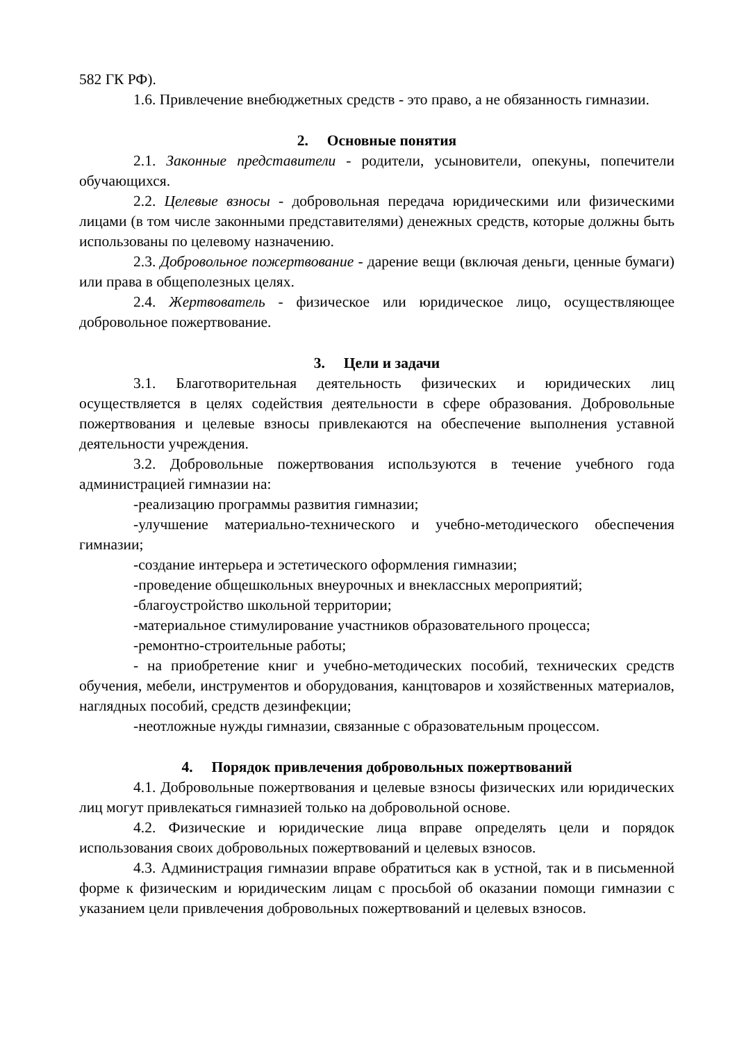582 ГК РФ).
1.6. Привлечение внебюджетных средств - это право, а не обязанность гимназии.
2. Основные понятия
2.1. Законные представители - родители, усыновители, опекуны, попечители обучающихся.
2.2. Целевые взносы - добровольная передача юридическими или физическими лицами (в том числе законными представителями) денежных средств, которые должны быть использованы по целевому назначению.
2.3. Добровольное пожертвование - дарение вещи (включая деньги, ценные бумаги) или права в общеполезных целях.
2.4. Жертвователь - физическое или юридическое лицо, осуществляющее добровольное пожертвование.
3. Цели и задачи
3.1. Благотворительная деятельность физических и юридических лиц осуществляется в целях содействия деятельности в сфере образования. Добровольные пожертвования и целевые взносы привлекаются на обеспечение выполнения уставной деятельности учреждения.
3.2. Добровольные пожертвования используются в течение учебного года администрацией гимназии на:
-реализацию программы развития гимназии;
-улучшение материально-технического и учебно-методического обеспечения гимназии;
-создание интерьера и эстетического оформления гимназии;
-проведение общешкольных внеурочных и внеклассных мероприятий;
-благоустройство школьной территории;
-материальное стимулирование участников образовательного процесса;
-ремонтно-строительные работы;
- на приобретение книг и учебно-методических пособий, технических средств обучения, мебели, инструментов и оборудования, канцтоваров и хозяйственных материалов, наглядных пособий, средств дезинфекции;
-неотложные нужды гимназии, связанные с образовательным процессом.
4. Порядок привлечения добровольных пожертвований
4.1. Добровольные пожертвования и целевые взносы физических или юридических лиц могут привлекаться гимназией только на добровольной основе.
4.2. Физические и юридические лица вправе определять цели и порядок использования своих добровольных пожертвований и целевых взносов.
4.3. Администрация гимназии вправе обратиться как в устной, так и в письменной форме к физическим и юридическим лицам с просьбой об оказании помощи гимназии с указанием цели привлечения добровольных пожертвований и целевых взносов.